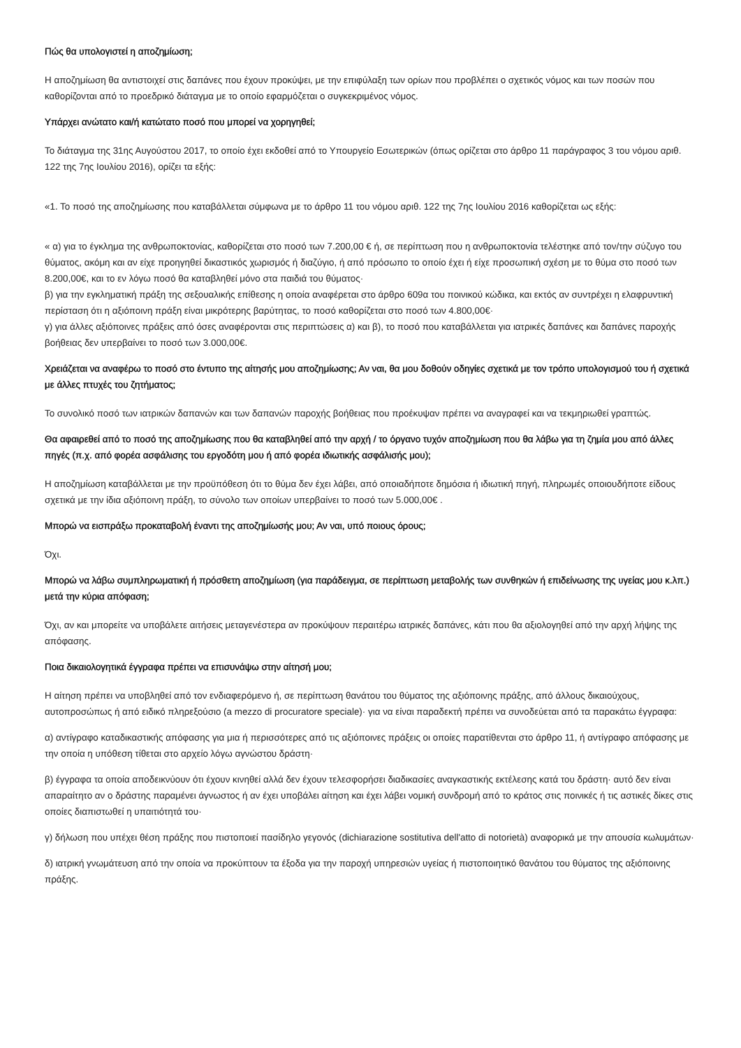Πώς θα υπολογιστεί η αποζημίωση;
Η αποζημίωση θα αντιστοιχεί στις δαπάνες που έχουν προκύψει, με την επιφύλαξη των ορίων που προβλέπει ο σχετικός νόμος και των ποσών που καθορίζονται από το προεδρικό διάταγμα με το οποίο εφαρμόζεται ο συγκεκριμένος νόμος.
Υπάρχει ανώτατο και/ή κατώτατο ποσό που μπορεί να χορηγηθεί;
Το διάταγμα της 31ης Αυγούστου 2017, το οποίο έχει εκδοθεί από το Υπουργείο Εσωτερικών (όπως ορίζεται στο άρθρο 11 παράγραφος 3 του νόμου αριθ. 122 της 7ης Ιουλίου 2016), ορίζει τα εξής:
«1. Το ποσό της αποζημίωσης που καταβάλλεται σύμφωνα με το άρθρο 11 του νόμου αριθ. 122 της 7ης Ιουλίου 2016 καθορίζεται ως εξής:
« α) για το έγκλημα της ανθρωποκτονίας, καθορίζεται στο ποσό των 7.200,00 € ή, σε περίπτωση που η ανθρωποκτονία τελέστηκε από τον/την σύζυγο του θύματος, ακόμη και αν είχε προηγηθεί δικαστικός χωρισμός ή διαζύγιο, ή από πρόσωπο το οποίο έχει ή είχε προσωπική σχέση με το θύμα στο ποσό των 8.200,00€, και το εν λόγω ποσό θα καταβληθεί μόνο στα παιδιά του θύματος·
β) για την εγκληματική πράξη της σεξουαλικής επίθεσης η οποία αναφέρεται στο άρθρο 609α του ποινικού κώδικα, και εκτός αν συντρέχει η ελαφρυντική περίσταση ότι η αξιόποινη πράξη είναι μικρότερης βαρύτητας, το ποσό καθορίζεται στο ποσό των 4.800,00€·
γ) για άλλες αξιόποινες πράξεις από όσες αναφέρονται στις περιπτώσεις α) και β), το ποσό που καταβάλλεται για ιατρικές δαπάνες και δαπάνες παροχής βοήθειας δεν υπερβαίνει το ποσό των 3.000,00€.
Χρειάζεται να αναφέρω το ποσό στο έντυπο της αίτησής μου αποζημίωσης; Αν ναι, θα μου δοθούν οδηγίες σχετικά με τον τρόπο υπολογισμού του ή σχετικά με άλλες πτυχές του ζητήματος;
Το συνολικό ποσό των ιατρικών δαπανών και των δαπανών παροχής βοήθειας που προέκυψαν πρέπει να αναγραφεί και να τεκμηριωθεί γραπτώς.
Θα αφαιρεθεί από το ποσό της αποζημίωσης που θα καταβληθεί από την αρχή / το όργανο τυχόν αποζημίωση που θα λάβω για τη ζημία μου από άλλες πηγές (π.χ. από φορέα ασφάλισης του εργοδότη μου ή από φορέα ιδιωτικής ασφάλισής μου);
Η αποζημίωση καταβάλλεται με την προϋπόθεση ότι το θύμα δεν έχει λάβει, από οποιαδήποτε δημόσια ή ιδιωτική πηγή, πληρωμές οποιουδήποτε είδους σχετικά με την ίδια αξιόποινη πράξη, το σύνολο των οποίων υπερβαίνει το ποσό των 5.000,00€ .
Μπορώ να εισπράξω προκαταβολή έναντι της αποζημίωσής μου; Αν ναι, υπό ποιους όρους;
Όχι.
Μπορώ να λάβω συμπληρωματική ή πρόσθετη αποζημίωση (για παράδειγμα, σε περίπτωση μεταβολής των συνθηκών ή επιδείνωσης της υγείας μου κ.λπ.) μετά την κύρια απόφαση;
Όχι, αν και μπορείτε να υποβάλετε αιτήσεις μεταγενέστερα αν προκύψουν περαιτέρω ιατρικές δαπάνες, κάτι που θα αξιολογηθεί από την αρχή λήψης της απόφασης.
Ποια δικαιολογητικά έγγραφα πρέπει να επισυνάψω στην αίτησή μου;
Η αίτηση πρέπει να υποβληθεί από τον ενδιαφερόμενο ή, σε περίπτωση θανάτου του θύματος της αξιόποινης πράξης, από άλλους δικαιούχους, αυτοπροσώπως ή από ειδικό πληρεξούσιο (a mezzo di procuratore speciale)· για να είναι παραδεκτή πρέπει να συνοδεύεται από τα παρακάτω έγγραφα:
α) αντίγραφο καταδικαστικής απόφασης για μια ή περισσότερες από τις αξιόποινες πράξεις οι οποίες παρατίθενται στο άρθρο 11, ή αντίγραφο απόφασης με την οποία η υπόθεση τίθεται στο αρχείο λόγω αγνώστου δράστη·
β) έγγραφα τα οποία αποδεικνύουν ότι έχουν κινηθεί αλλά δεν έχουν τελεσφορήσει διαδικασίες αναγκαστικής εκτέλεσης κατά του δράστη· αυτό δεν είναι απαραίτητο αν ο δράστης παραμένει άγνωστος ή αν έχει υποβάλει αίτηση και έχει λάβει νομική συνδρομή από το κράτος στις ποινικές ή τις αστικές δίκες στις οποίες διαπιστωθεί η υπαιτιότητά του·
γ) δήλωση που υπέχει θέση πράξης που πιστοποιεί πασίδηλο γεγονός (dichiarazione sostitutiva dell'atto di notorietà) αναφορικά με την απουσία κωλυμάτων·
δ) ιατρική γνωμάτευση από την οποία να προκύπτουν τα έξοδα για την παροχή υπηρεσιών υγείας ή πιστοποιητικό θανάτου του θύματος της αξιόποινης πράξης.